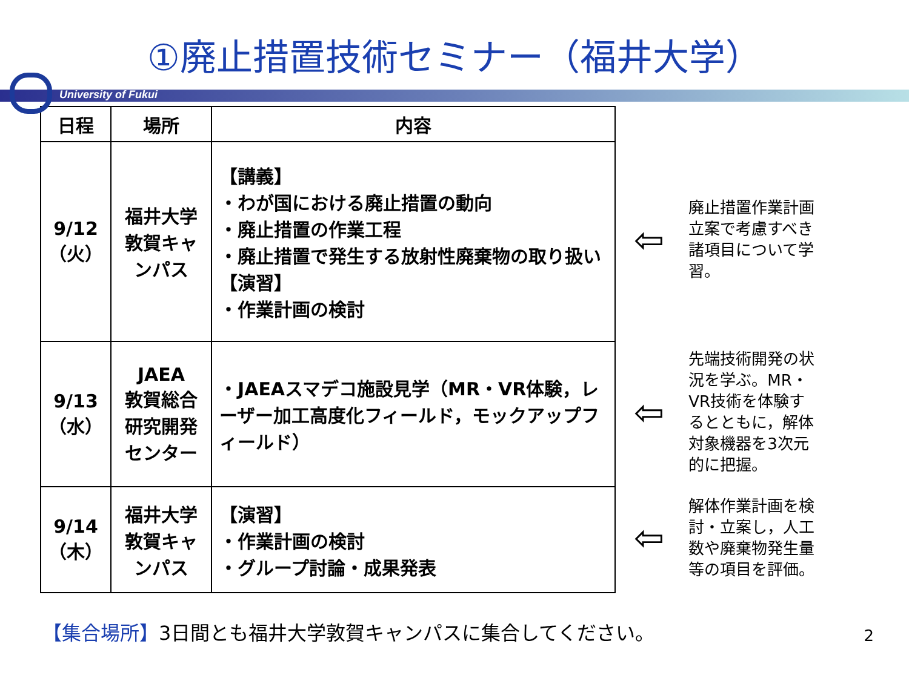①廃止措置技術セミナー（福井大学）
University of Fukui
| 日程 | 場所 | 内容 |
| --- | --- | --- |
| 9/12 （火） | 福井大学敦賀キャンパス | 【講義】 ・わが国における廃止措置の動向 ・廃止措置の作業工程 ・廃止措置で発生する放射性廃棄物の取り扱い 【演習】 ・作業計画の検討 |
| 9/13 （水） | JAEA 敦賀総合研究開発センター | ・JAEAスマデコ施設見学（MR・VR体験，レーザー加工高度化フィールド，モックアップフィールド） |
| 9/14 （木） | 福井大学敦賀キャンパス | 【演習】 ・作業計画の検討 ・グループ討論・成果発表 |
⇦ 廃止措置作業計画立案で考慮すべき諸項目について学習。
⇦ 先端技術開発の状況を学ぶ。MR・VR技術を体験するとともに，解体対象機器を3次元的に把握。
⇦ 解体作業計画を検討・立案し，人工数や廃棄物発生量等の項目を評価。
【集合場所】3日間とも福井大学敦賀キャンパスに集合してください。
2